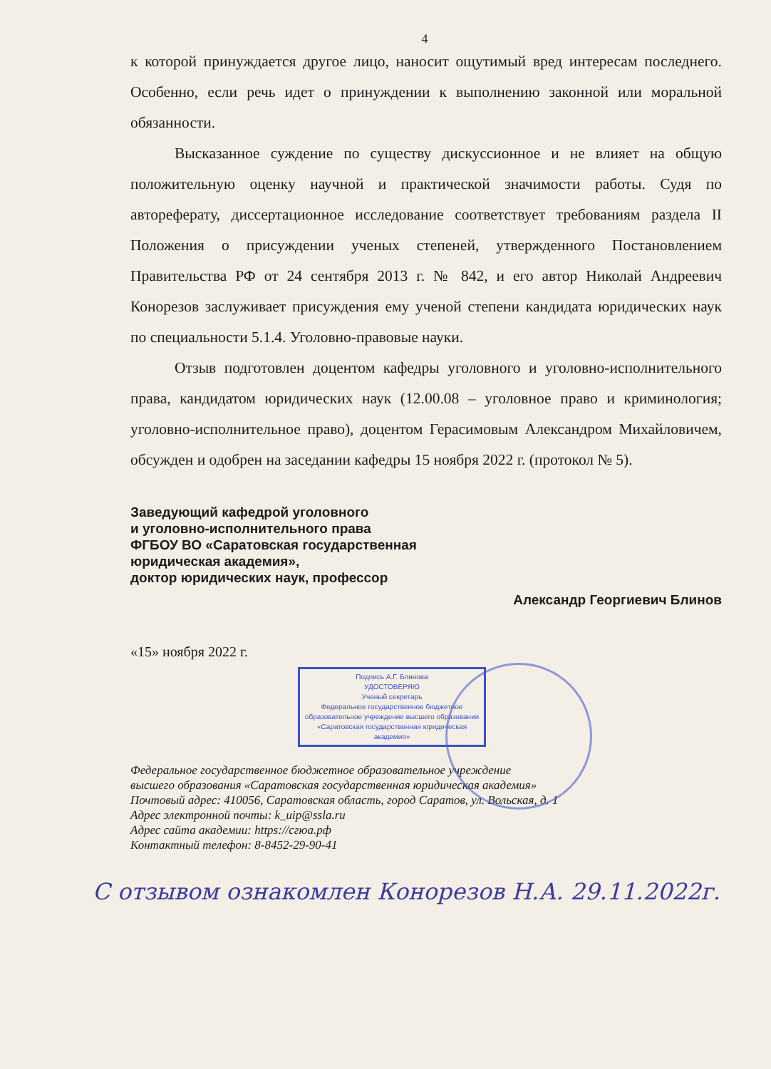4
к которой принуждается другое лицо, наносит ощутимый вред интересам последнего. Особенно, если речь идет о принуждении к выполнению законной или моральной обязанности.
Высказанное суждение по существу дискуссионное и не влияет на общую положительную оценку научной и практической значимости работы. Судя по автореферату, диссертационное исследование соответствует требованиям раздела II Положения о присуждении ученых степеней, утвержденного Постановлением Правительства РФ от 24 сентября 2013 г. № 842, и его автор Николай Андреевич Конорезов заслуживает присуждения ему ученой степени кандидата юридических наук по специальности 5.1.4. Уголовно-правовые науки.
Отзыв подготовлен доцентом кафедры уголовного и уголовно-исполнительного права, кандидатом юридических наук (12.00.08 – уголовное право и криминология; уголовно-исполнительное право), доцентом Герасимовым Александром Михайловичем, обсужден и одобрен на заседании кафедры 15 ноября 2022 г. (протокол № 5).
Заведующий кафедрой уголовного
и уголовно-исполнительного права
ФГБОУ ВО «Саратовская государственная
юридическая академия»,
доктор юридических наук, профессор
Александр Георгиевич Блинов
«15» ноября 2022 г.
Подпись А.Г. Блинова
УДОСТОВЕРЯЮ
Ученый секретарь
Федеральное государственное бюджетное
образовательное учреждение высшего образования
«Саратовская государственная юридическая академия»
Федеральное государственное бюджетное образовательное учреждение
высшего образования «Саратовская государственная юридическая академия»
Почтовый адрес: 410056, Саратовская область, город Саратов, ул. Вольская, д. 1
Адрес электронной почты: k_uip@ssla.ru
Адрес сайта академии: https://сгюа.рф
Контактный телефон: 8-8452-29-90-41
С отзывом ознакомлен Конорезов Н.А. 29.11.2022г.